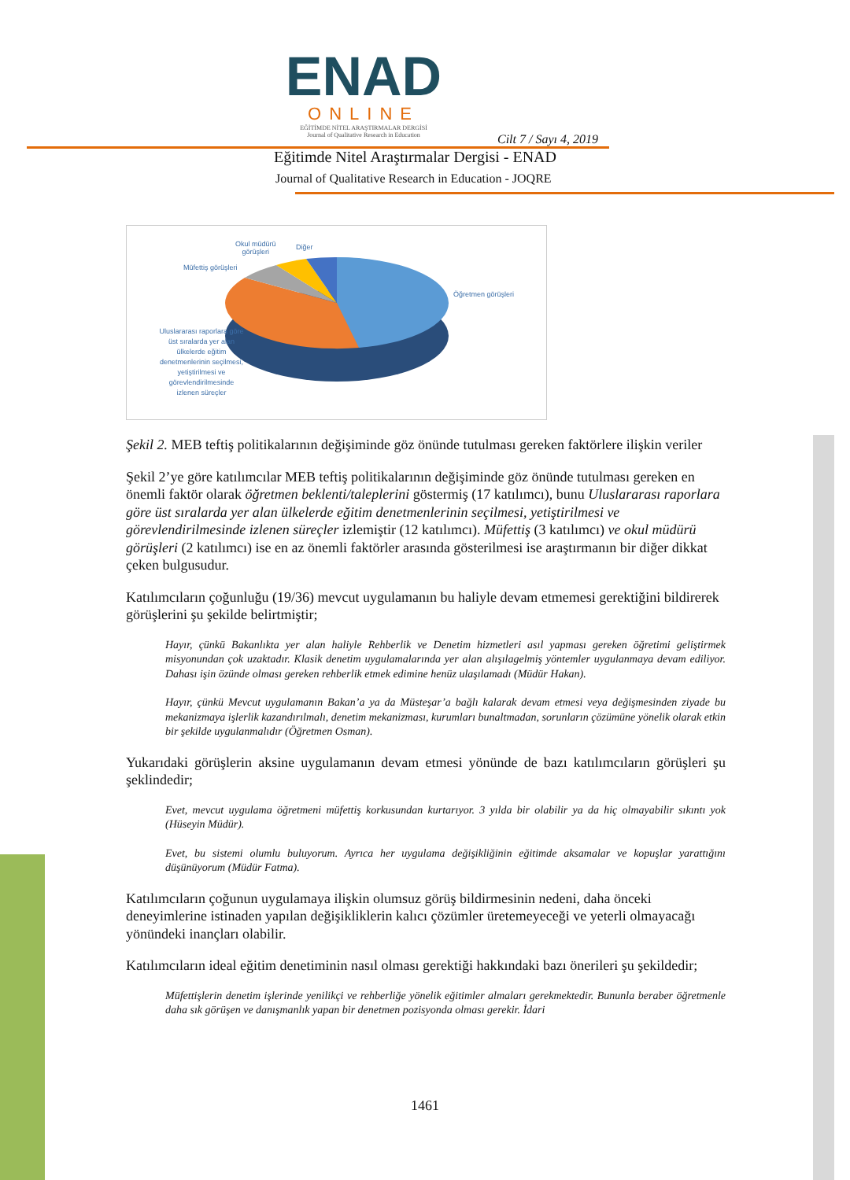ENAD
ONLINE
EĞİTİMDE NİTEL ARAŞTIRMALAR DERGİSİ
Journal of Qualitative Research in Education
Cilt 7 / Sayı 4, 2019
Eğitimde Nitel Araştırmalar Dergisi - ENAD
Journal of Qualitative Research in Education - JOQRE
Okul müdürü
görüşleri
Diğer
Müfettiş görüşleri
Öğretmen görüşleri
Uluslararası raporlara göre üst sıralarda yer alan ülkelerde eğitim denetmenlerinin seçilmesi, yetiştirilmesi ve görevlendirilmesinde izlenen süreçler
Şekil 2. MEB teftiş politikalarının değişiminde göz önünde tutulması gereken faktörlere ilişkin veriler
Şekil 2’ye göre katılımcılar MEB teftiş politikalarının değişiminde göz önünde tutulması gereken en önemli faktör olarak öğretmen beklenti/taleplerini göstermiş (17 katılımcı), bunu Uluslararası raporlara göre üst sıralarda yer alan ülkelerde eğitim denetmenlerinin seçilmesi, yetiştirilmesi ve görevlendirilmesinde izlenen süreçler izlemiştir (12 katılımcı). Müfettiş (3 katılımcı) ve okul müdürü görüşleri (2 katılımcı) ise en az önemli faktörler arasında gösterilmesi ise araştırmanın bir diğer dikkat çeken bulgusudur.
Katılımcıların çoğunluğu (19/36) mevcut uygulamanın bu haliyle devam etmemesi gerektiğini bildirerek görüşlerini şu şekilde belirtmiştir;
Hayır, çünkü Bakanlıkta yer alan haliyle Rehberlik ve Denetim hizmetleri asıl yapması gereken öğretimi geliştirmek misyonundan çok uzaktadır. Klasik denetim uygulamalarında yer alan alışılagelmiş yöntemler uygulanmaya devam ediliyor. Dahası işin özünde olması gereken rehberlik etmek edimine henüz ulaşılamadı (Müdür Hakan).
Hayır, çünkü Mevcut uygulamanın Bakan’a ya da Müsteşar’a bağlı kalarak devam etmesi veya değişmesinden ziyade bu mekanizmaya işlerlik kazandırılmalı, denetim mekanizması, kurumları bunaltmadan, sorunların çözümüne yönelik olarak etkin bir şekilde uygulanmalıdır (Öğretmen Osman).
Yukarıdaki görüşlerin aksine uygulamanın devam etmesi yönünde de bazı katılımcıların görüşleri şu şeklindedir;
Evet, mevcut uygulama öğretmeni müfettiş korkusundan kurtarıyor. 3 yılda bir olabilir ya da hiç olmayabilir sıkıntı yok (Hüseyin Müdür).
Evet, bu sistemi olumlu buluyorum. Ayrıca her uygulama değişikliğinin eğitimde aksamalar ve kopuşlar yarattığını düşünüyorum (Müdür Fatma).
Katılımcıların çoğunun uygulamaya ilişkin olumsuz görüş bildirmesinin nedeni, daha önceki deneyimlerine istinaden yapılan değişikliklerin kalıcı çözümler üretemeyeceği ve yeterli olmayacağı yönündeki inançları olabilir.
Katılımcıların ideal eğitim denetiminin nasıl olması gerektiği hakkındaki bazı önerileri şu şekildedir;
Müfettişlerin denetim işlerinde yenilikçi ve rehberliğe yönelik eğitimler almaları gerekmektedir. Bununla beraber öğretmenle daha sık görüşen ve danışmanlık yapan bir denetmen pozisyonda olması gerekir. İdari
1461